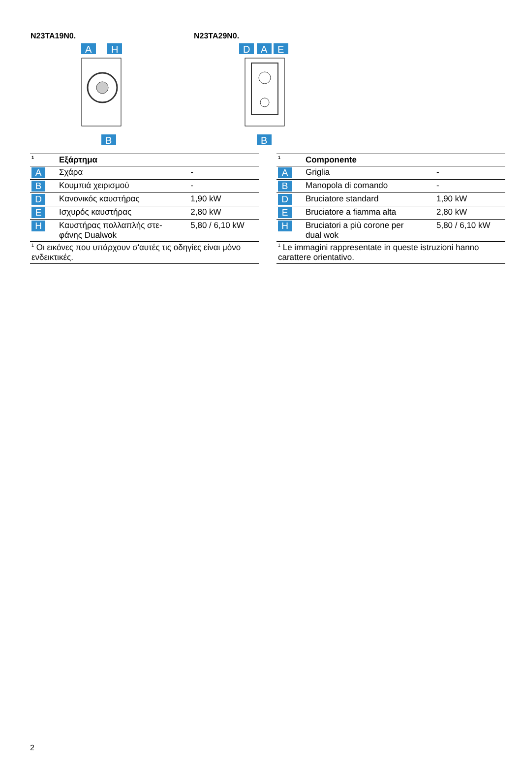N23TA19N0.
A
H
B
N23TA29N0.
D
A
E
B
| <sup>1</sup> | Εξάρτημα | |
| --- | --- | --- |
| A | Σχάρα | - |
| B | Κουμπιά χειρισμού | - |
| D | Κανονικός καυστήρας | 1,90 kW |
| E | Ισχυρός καυστήρας | 2,80 kW |
| H | Καυστήρας πολλαπλής στε- φάνης Dualwok | 5,80 / 6,10 kW |
| <sup>1</sup> Οι εικόνες που υπάρχουν σ'αυτές τις οδηγίες είναι μόνο ενδεικτικές. | | |
| <sup>1</sup> | Componente | |
| --- | --- | --- |
| A | Griglia | - |
| B | Manopola di comando | - |
| D | Bruciatore standard | 1,90 kW |
| E | Bruciatore a fiamma alta | 2,80 kW |
| H | Bruciatori a più corone per dual wok | 5,80 / 6,10 kW |
| <sup>1</sup> Le immagini rappresentate in queste istruzioni hanno carattere orientativo. | | |
2